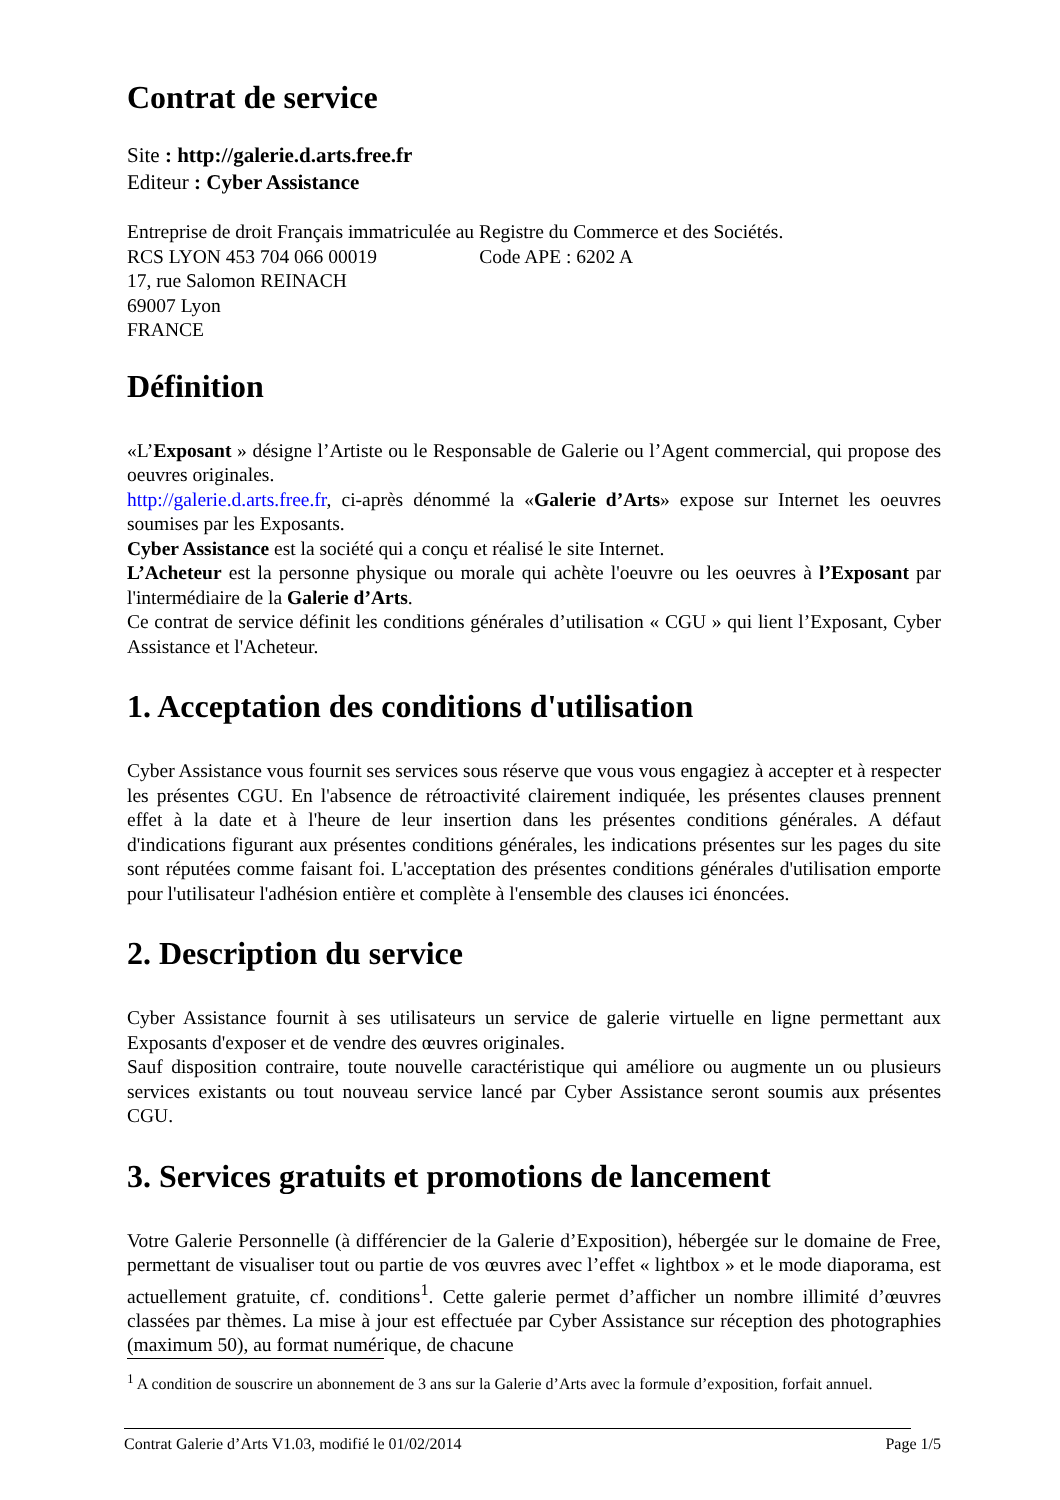Contrat de service
Site : http://galerie.d.arts.free.fr
Editeur : Cyber Assistance
Entreprise de droit Français immatriculée au Registre du Commerce et des Sociétés.
RCS LYON 453 704 066 00019 Code APE : 6202 A
17, rue Salomon REINACH
69007 Lyon
FRANCE
Définition
«L’Exposant » désigne l’Artiste ou le Responsable de Galerie ou l’Agent commercial, qui propose des oeuvres originales.
http://galerie.d.arts.free.fr, ci-après dénommé la «Galerie d’Arts» expose sur Internet les oeuvres soumises par les Exposants.
Cyber Assistance est la société qui a conçu et réalisé le site Internet.
L’Acheteur est la personne physique ou morale qui achète l'oeuvre ou les oeuvres à l’Exposant par l'intermédiaire de la Galerie d’Arts.
Ce contrat de service définit les conditions générales d’utilisation « CGU » qui lient l’Exposant, Cyber Assistance et l'Acheteur.
1. Acceptation des conditions d'utilisation
Cyber Assistance vous fournit ses services sous réserve que vous vous engagiez à accepter et à respecter les présentes CGU. En l'absence de rétroactivité clairement indiquée, les présentes clauses prennent effet à la date et à l'heure de leur insertion dans les présentes conditions générales. A défaut d'indications figurant aux présentes conditions générales, les indications présentes sur les pages du site sont réputées comme faisant foi. L'acceptation des présentes conditions générales d'utilisation emporte pour l'utilisateur l'adhésion entière et complète à l'ensemble des clauses ici énoncées.
2. Description du service
Cyber Assistance fournit à ses utilisateurs un service de galerie virtuelle en ligne permettant aux Exposants d'exposer et de vendre des œuvres originales.
Sauf disposition contraire, toute nouvelle caractéristique qui améliore ou augmente un ou plusieurs services existants ou tout nouveau service lancé par Cyber Assistance seront soumis aux présentes CGU.
3. Services gratuits et promotions de lancement
Votre Galerie Personnelle (à différencier de la Galerie d’Exposition), hébergée sur le domaine de Free, permettant de visualiser tout ou partie de vos œuvres avec l’effet « lightbox » et le mode diaporama, est actuellement gratuite, cf. conditions<sup>1</sup>. Cette galerie permet d’afficher un nombre illimité d’œuvres classées par thèmes. La mise à jour est effectuée par Cyber Assistance sur réception des photographies (maximum 50), au format numérique, de chacune
<sup>1</sup> A condition de souscrire un abonnement de 3 ans sur la Galerie d’Arts avec la formule d’exposition, forfait annuel.
Contrat Galerie d’Arts V1.03, modifié le 01/02/2014 Page 1/5